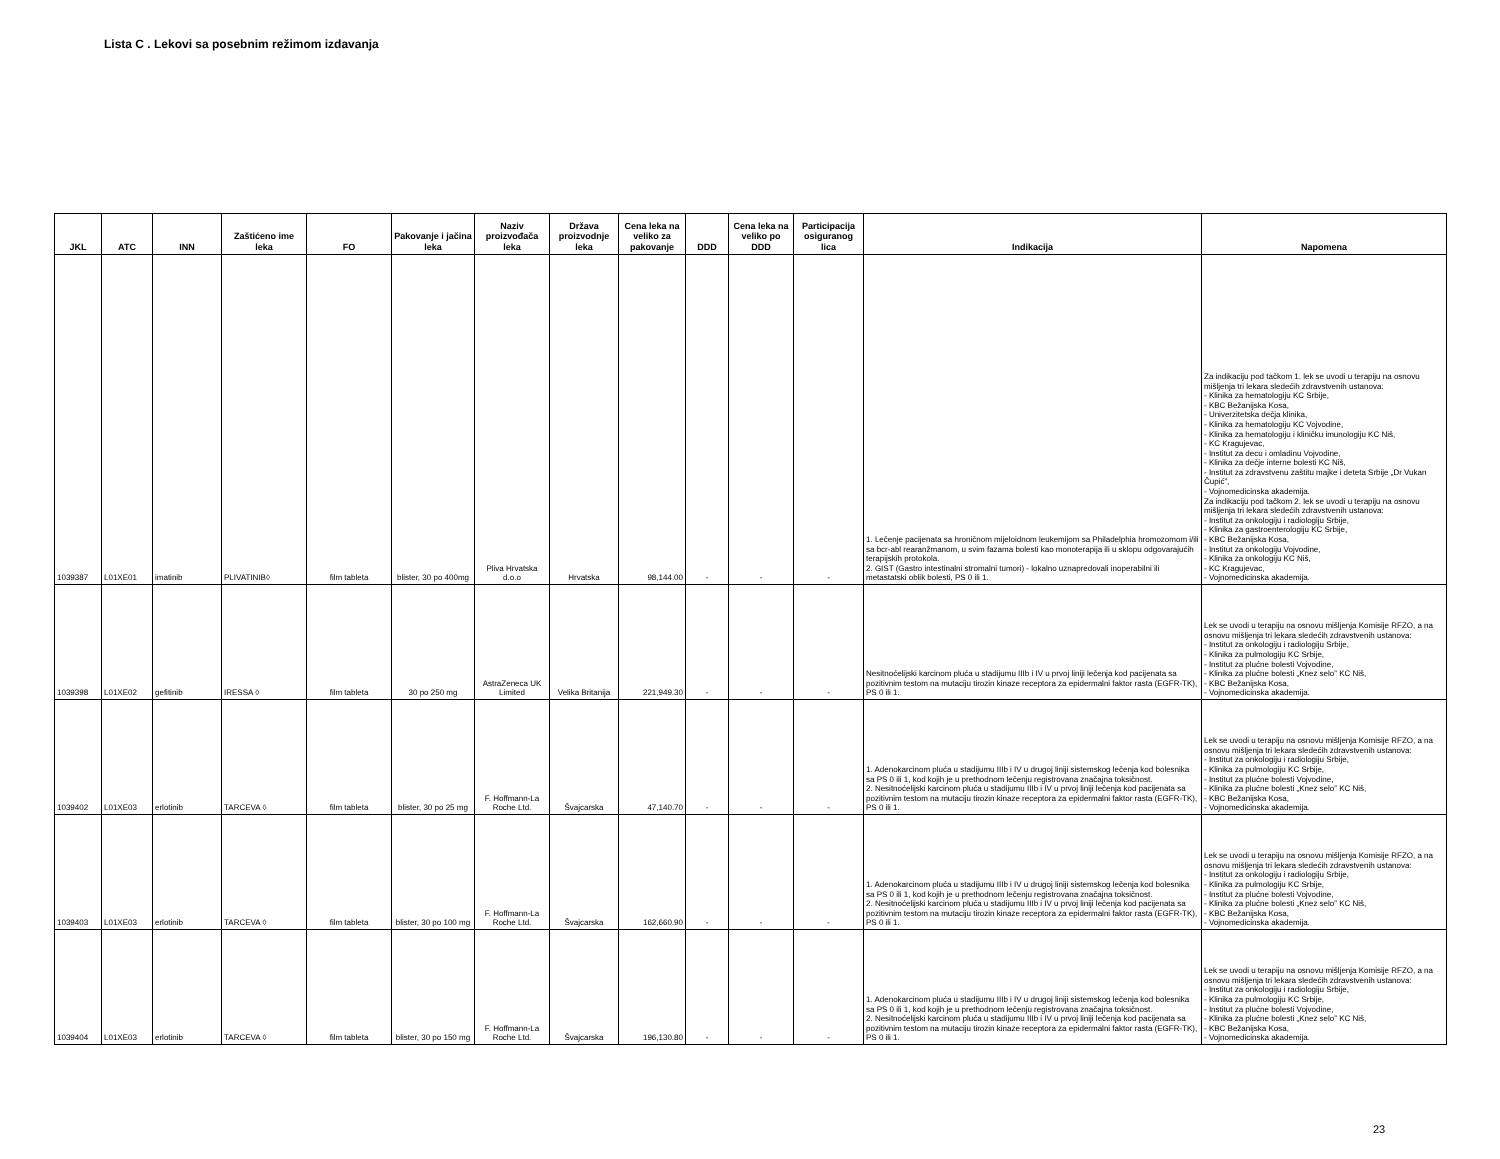Lista C . Lekovi sa posebnim režimom izdavanja
| JKL | ATC | INN | Zaštićeno ime leka | FO | Pakovanje i jačina leka | Naziv proizvođača leka | Država proizvodnje leka | Cena leka na veliko za pakovanje | DDD | Cena leka na veliko po DDD | Participacija osiguranog lica | Indikacija | Napomena |
| --- | --- | --- | --- | --- | --- | --- | --- | --- | --- | --- | --- | --- | --- |
| 1039387 | L01XE01 | imatinib | PLIVATINIB◊ | film tableta | blister, 30 po 400mg | Pliva Hrvatska d.o.o | Hrvatska | 98,144.00 | - | - | - | 1. Lečenje pacijenata sa hroničnom mijeloidnom leukemijom sa Philadelphia hromozomom i/ili sa bcr-abl rearanžmanom, u svim fazama bolesti kao monoterapija ili u sklopu odgovarajućih terapijskih protokola. 2. GIST (Gastro intestinalni stromalni tumori) - lokalno uznapredovali inoperabilni ili metastatski oblik bolesti, PS 0 ili 1. | Za indikaciju pod tačkom 1. lek se uvodi u terapiju na osnovu mišljenja tri lekara sledećih zdravstvenih ustanova: - Klinika za hematologiju KC Srbije, - KBC Bežanijska Kosa, - Univerzitetska dečja klinika, - Klinika za hematologiju KC Vojvodine, - Klinika za hematologiju i kliničku imunologiju KC Niš, - KC Kragujevac, - Institut za decu i omladinu Vojvodine, - Klinika za dečje interne bolesti KC Niš, - Institut za zdravstvenu zaštitu majke i deteta Srbije „Dr Vukan Čupić”, - Vojnomedicinska akademija. Za indikaciju pod tačkom 2. lek se uvodi u terapiju na osnovu mišljenja tri lekara sledećih zdravstvenih ustanova: - Institut za onkologiju i radiologiju Srbije, - Klinika za gastroenterologiju KC Srbije, - KBC Bežanijska Kosa, - Institut za onkologiju Vojvodine, - Klinika za onkologiju KC Niš, - KC Kragujevac, - Vojnomedicinska akademija. |
| 1039398 | L01XE02 | gefitinib | IRESSA ◊ | film tableta | 30 po 250 mg | AstraZeneca UK Limited | Velika Britanija | 221,949.30 | - | - | - | Nesitnoćelijski karcinom pluća u stadijumu IIIb i IV u prvoj liniji lečenja kod pacijenata sa pozitivnim testom na mutaciju tirozin kinaze receptora za epidermalni faktor rasta (EGFR-TK), PS 0 ili 1. | Lek se uvodi u terapiju na osnovu mišljenja Komisije RFZO, a na osnovu mišljenja tri lekara sledećih zdravstvenih ustanova: - Institut za onkologiju i radiologiju Srbije, - Klinika za pulmologiju KC Srbije, - Institut za plućne bolesti Vojvodine, - Klinika za plućne bolesti „Knez selo” KC Niš, - KBC Bežanijska Kosa, - Vojnomedicinska akademija. |
| 1039402 | L01XE03 | erlotinib | TARCEVA ◊ | film tableta | blister, 30 po 25 mg | F. Hoffmann-La Roche Ltd. | Švajcarska | 47,140.70 | - | - | - | 1. Adenokarcinom pluća u stadijumu IIIb i IV u drugoj liniji sistemskog lečenja kod bolesnika sa PS 0 ili 1, kod kojih je u prethodnom lečenju registrovana značajna toksičnost. 2. Nesitnoćelijski karcinom pluća u stadijumu IIIb i IV u prvoj liniji lečenja kod pacijenata sa pozitivnim testom na mutaciju tirozin kinaze receptora za epidermalni faktor rasta (EGFR-TK), PS 0 ili 1. | Lek se uvodi u terapiju na osnovu mišljenja Komisije RFZO, a na osnovu mišljenja tri lekara sledećih zdravstvenih ustanova: - Institut za onkologiju i radiologiju Srbije, - Klinika za pulmologiju KC Srbije, - Institut za plućne bolesti Vojvodine, - Klinika za plućne bolesti „Knez selo” KC Niš, - KBC Bežanijska Kosa, - Vojnomedicinska akademija. |
| 1039403 | L01XE03 | erlotinib | TARCEVA ◊ | film tableta | blister, 30 po 100 mg | F. Hoffmann-La Roche Ltd. | Švajcarska | 162,660.90 | - | - | - | 1. Adenokarcinom pluća u stadijumu IIIb i IV u drugoj liniji sistemskog lečenja kod bolesnika sa PS 0 ili 1, kod kojih je u prethodnom lečenju registrovana značajna toksičnost. 2. Nesitnoćelijski karcinom pluća u stadijumu IIIb i IV u prvoj liniji lečenja kod pacijenata sa pozitivnim testom na mutaciju tirozin kinaze receptora za epidermalni faktor rasta (EGFR-TK), PS 0 ili 1. | Lek se uvodi u terapiju na osnovu mišljenja Komisije RFZO, a na osnovu mišljenja tri lekara sledećih zdravstvenih ustanova: - Institut za onkologiju i radiologiju Srbije, - Klinika za pulmologiju KC Srbije, - Institut za plućne bolesti Vojvodine, - Klinika za plućne bolesti „Knez selo” KC Niš, - KBC Bežanijska Kosa, - Vojnomedicinska akademija. |
| 1039404 | L01XE03 | erlotinib | TARCEVA ◊ | film tableta | blister, 30 po 150 mg | F. Hoffmann-La Roche Ltd. | Švajcarska | 196,130.80 | - | - | - | 1. Adenokarcinom pluća u stadijumu IIIb i IV u drugoj liniji sistemskog lečenja kod bolesnika sa PS 0 ili 1, kod kojih je u prethodnom lečenju registrovana značajna toksičnost. 2. Nesitnoćelijski karcinom pluća u stadijumu IIIb i IV u prvoj liniji lečenja kod pacijenata sa pozitivnim testom na mutaciju tirozin kinaze receptora za epidermalni faktor rasta (EGFR-TK), PS 0 ili 1. | Lek se uvodi u terapiju na osnovu mišljenja Komisije RFZO, a na osnovu mišljenja tri lekara sledećih zdravstvenih ustanova: - Institut za onkologiju i radiologiju Srbije, - Klinika za pulmologiju KC Srbije, - Institut za plućne bolesti Vojvodine, - Klinika za plućne bolesti „Knez selo” KC Niš, - KBC Bežanijska Kosa, - Vojnomedicinska akademija. |
23